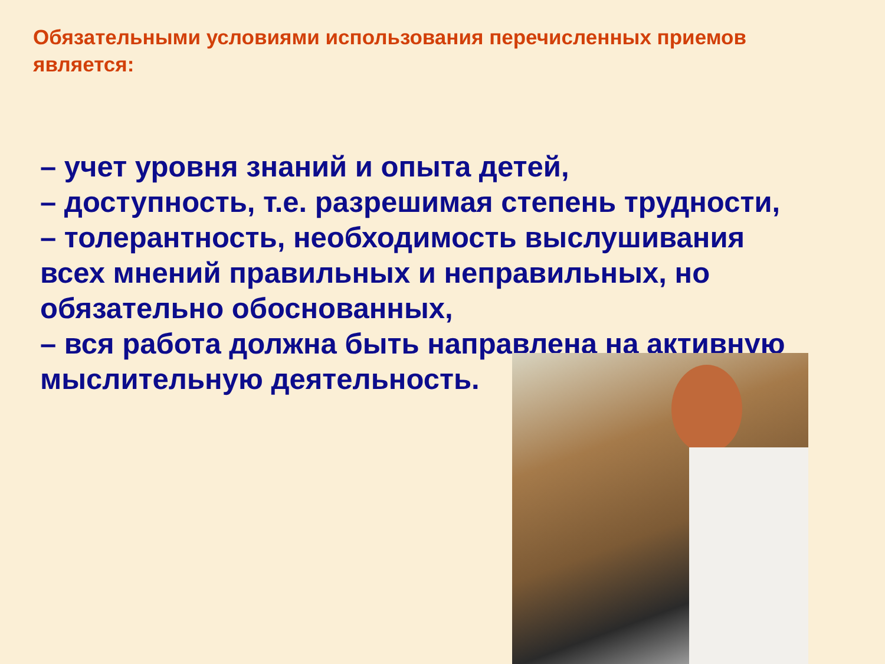Обязательными условиями использования перечисленных приемов является:
– учет уровня знаний и опыта детей,
– доступность, т.е. разрешимая степень трудности,
– толерантность, необходимость выслушивания всех мнений правильных и неправильных, но обязательно обоснованных,
– вся работа должна быть направлена на активную мыслительную деятельность.